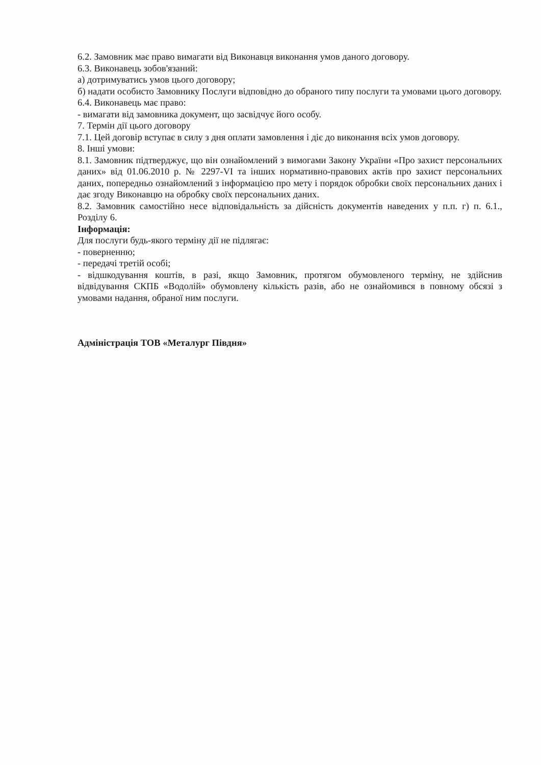6.2. Замовник має право вимагати від Виконавця виконання умов даного договору.
6.3. Виконавець зобов'язаний:
а) дотримуватись умов цього договору;
б) надати особисто Замовнику Послуги відповідно до обраного типу послуги та умовами цього договору.
6.4. Виконавець має право:
- вимагати від замовника документ, що засвідчує його особу.
7. Термін дії цього договору
7.1. Цей договір вступає в силу з дня оплати замовлення і діє до виконання всіх умов договору.
8. Інші умови:
8.1. Замовник підтверджує, що він ознайомлений з вимогами Закону України «Про захист персональних даних» від 01.06.2010 р. № 2297-VI та інших нормативно-правових актів про захист персональних даних, попередньо ознайомлений з інформацією про мету і порядок обробки своїх персональних даних і дає згоду Виконавцю на обробку своїх персональних даних.
8.2. Замовник самостійно несе відповідальність за дійсність документів наведених у п.п. г) п. 6.1., Розділу 6.
Інформація:
Для послуги будь-якого терміну дії не підлягає:
- поверненню;
- передачі третій особі;
- відшкодування коштів, в разі, якщо Замовник, протягом обумовленого терміну, не здійснив відвідування СКПБ «Водолій» обумовлену кількість разів, або не ознайомився в повному обсязі з умовами надання, обраної ним послуги.
Адміністрація ТОВ «Металург Півдня»